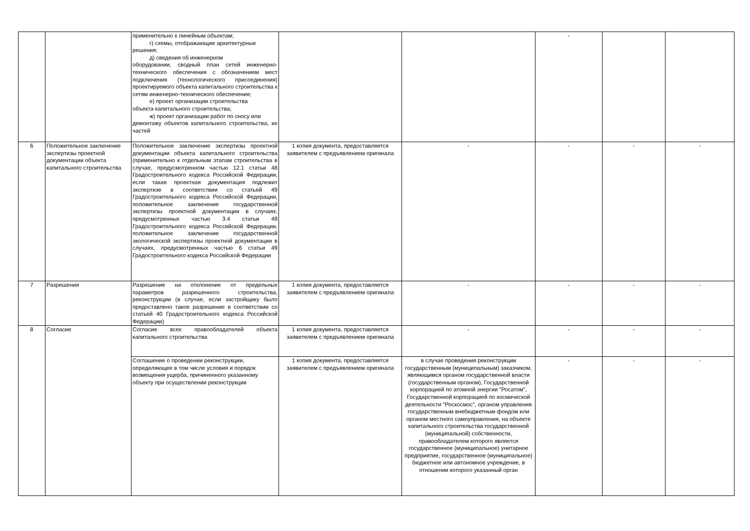| | | применительно к линейным объектам; г) схемы, отображающие архитектурные решения; д) сведения об инженерном оборудовании, сводный план сетей инженерно-технического обеспечения с обозначением мест подключения (технологического присоединения) проектируемого объекта капитального строительства к сетям инженерно-технического обеспечения; е) проект организации строительства объекта капитального строительства; ж) проект организации работ по сносу или демонтажу объектов капитального строительства, их частей | | | - | | |
| 6 | Положительное заключение экспертизы проектной документации объекта капитального строительства | Положительное заключение экспертизы проектной документации объекта капитального строительства (применительно к отдельным этапам строительства в случае, предусмотренном частью 12.1 статьи 48 Градостроительного кодекса Российской Федерации, если такая проектная документация подлежит экспертизе в соответствии со статьей 49 Градостроительного кодекса Российской Федерации, положительное заключение государственной экспертизы проектной документации в случаях, предусмотренных частью 3.4 статьи 49 Градостроительного кодекса Российской Федерации, положительное заключение государственной экологической экспертизы проектной документации в случаях, предусмотренных частью 6 статьи 49 Градостроительного кодекса Российской Федерации | 1 копия документа, предоставляется заявителем с предъявлением оригинала | - | - | - | - |
| 7 | Разрешения | Разрешение на отклонение от предельных параметров разрешенного строительства, реконструкции (в случае, если застройщику было предоставлено такое разрешение в соответствии со статьей 40 Градостроительного кодекса Российской Федерации) | 1 копия документа, предоставляется заявителем с предъявлением оригинала | - | - | - | - |
| 8 | Согласие | Согласие всех правообладателей объекта капитального строительства | 1 копия документа, предоставляется заявителем с предъявлением оригинала | - | - | - | - |
| | | Соглашение о проведении реконструкции, определяющее в том числе условия и порядок возмещения ущерба, причиненного указанному объекту при осуществлении реконструкции | 1 копия документа, предоставляется заявителем с предъявлением оригинала | в случае проведения реконструкции государственным (муниципальным) заказчиком, являющимся органом государственной власти (государственным органом), Государственной корпорацией по атомной энергии "Росатом", Государственной корпорацией по космической деятельности "Роскосмос", органом управления государственным внебюджетным фондом или органом местного самоуправления, на объекте капитального строительства государственной (муниципальной) собственности, правообладателем которого является государственное (муниципальное) унитарное предприятие, государственное (муниципальное) бюджетное или автономное учреждение, в отношении которого указанный орган | - | - | - |